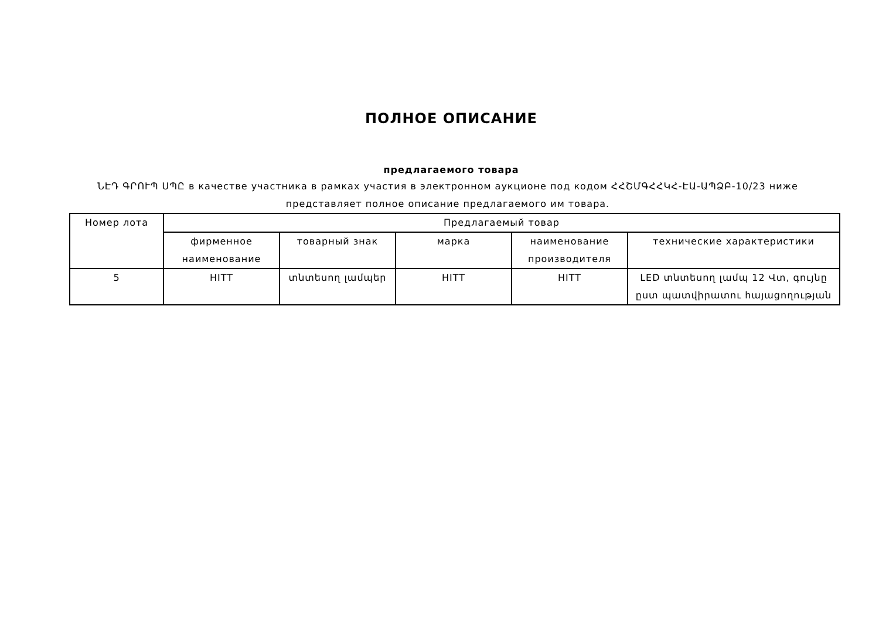ПОЛНОЕ ОПИСАНИЕ
предлагаемого товара
ՆԷԴ ԳՐՈՒՊ ՍՊԸ в качестве участника в рамках участия в электронном аукционе под кодом ՀՀՇՄԳՀՀԿՀ-ԷԱ-ԱՊՁԲ-10/23 ниже представляет полное описание предлагаемого им товара.
| Номер лота | Предлагаемый товар | | | | |
| --- | --- | --- | --- | --- | --- |
| | фирменное наименование | товарный знак | марка | наименование производителя | технические характеристики |
| 5 | HITT | տնտեսող լամպեր | HITT | HITT | LED տնտեսող լամպ 12 Վտ, գույնը ըստ պատվիրատու հայացողության |